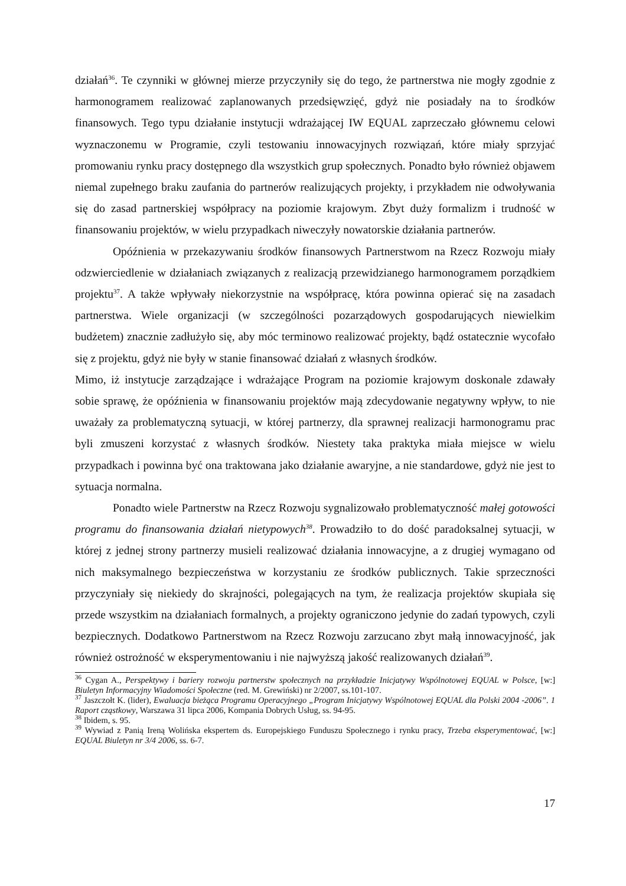działań<sup>36</sup>. Te czynniki w głównej mierze przyczyniły się do tego, że partnerstwa nie mogły zgodnie z harmonogramem realizować zaplanowanych przedsięwzięć, gdyż nie posiadały na to środków finansowych. Tego typu działanie instytucji wdrażającej IW EQUAL zaprzeczało głównemu celowi wyznaczonemu w Programie, czyli testowaniu innowacyjnych rozwiązań, które miały sprzyjać promowaniu rynku pracy dostępnego dla wszystkich grup społecznych. Ponadto było również objawem niemal zupełnego braku zaufania do partnerów realizujących projekty, i przykładem nie odwoływania się do zasad partnerskiej współpracy na poziomie krajowym. Zbyt duży formalizm i trudność w finansowaniu projektów, w wielu przypadkach niweczyły nowatorskie działania partnerów.
Opóźnienia w przekazywaniu środków finansowych Partnerstwom na Rzecz Rozwoju miały odzwierciedlenie w działaniach związanych z realizacją przewidzianego harmonogramem porządkiem projektu<sup>37</sup>. A także wpływały niekorzystnie na współpracę, która powinna opierać się na zasadach partnerstwa. Wiele organizacji (w szczególności pozarządowych gospodarujących niewielkim budżetem) znacznie zadłużyło się, aby móc terminowo realizować projekty, bądź ostatecznie wycofało się z projektu, gdyż nie były w stanie finansować działań z własnych środków.
Mimo, iż instytucje zarządzające i wdrażające Program na poziomie krajowym doskonale zdawały sobie sprawę, że opóźnienia w finansowaniu projektów mają zdecydowanie negatywny wpływ, to nie uważały za problematyczną sytuacji, w której partnerzy, dla sprawnej realizacji harmonogramu prac byli zmuszeni korzystać z własnych środków. Niestety taka praktyka miała miejsce w wielu przypadkach i powinna być ona traktowana jako działanie awaryjne, a nie standardowe, gdyż nie jest to sytuacja normalna.
Ponadto wiele Partnerstw na Rzecz Rozwoju sygnalizowało problematyczność małej gotowości programu do finansowania działań nietypowych<sup>38</sup>. Prowadziło to do dość paradoksalnej sytuacji, w której z jednej strony partnerzy musieli realizować działania innowacyjne, a z drugiej wymagano od nich maksymalnego bezpieczeństwa w korzystaniu ze środków publicznych. Takie sprzeczności przyczyniały się niekiedy do skrajności, polegających na tym, że realizacja projektów skupiała się przede wszystkim na działaniach formalnych, a projekty ograniczono jedynie do zadań typowych, czyli bezpiecznych. Dodatkowo Partnerstwom na Rzecz Rozwoju zarzucano zbyt małą innowacyjność, jak również ostrożność w eksperymentowaniu i nie najwyższą jakość realizowanych działań<sup>39</sup>.
<sup>36</sup> Cygan A., Perspektywy i bariery rozwoju partnerstw społecznych na przykładzie Inicjatywy Wspólnotowej EQUAL w Polsce, [w:] Biuletyn Informacyjny Wiadomości Społeczne (red. M. Grewiński) nr 2/2007, ss.101-107.
<sup>37</sup> Jaszczołt K. (lider), Ewaluacja bieżąca Programu Operacyjnego „Program Inicjatywy Wspólnotowej EQUAL dla Polski 2004 -2006”. 1 Raport cząstkowy, Warszawa 31 lipca 2006, Kompania Dobrych Usług, ss. 94-95.
<sup>38</sup> Ibidem, s. 95.
<sup>39</sup> Wywiad z Panią Ireną Wolińska ekspertem ds. Europejskiego Funduszu Społecznego i rynku pracy, Trzeba eksperymentować, [w:] EQUAL Biuletyn nr 3/4 2006, ss. 6-7.
17